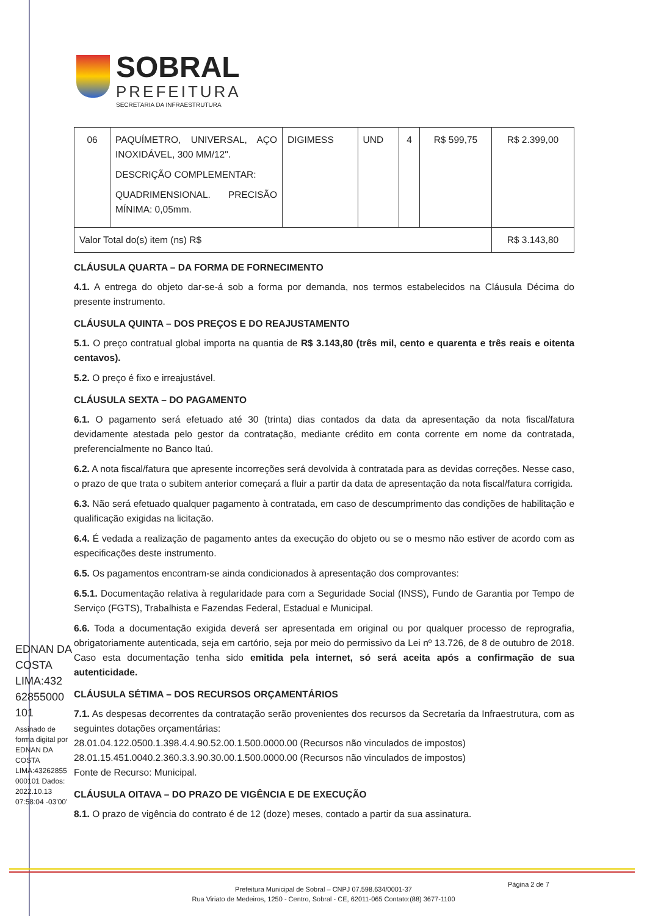SOBRAL
PREFEITURA
SECRETARIA DA INFRAESTRUTURA
| 06 | PAQUÍMETRO, UNIVERSAL, AÇO INOXIDÁVEL, 300 MM/12". DESCRIÇÃO COMPLEMENTAR: QUADRIMENSIONAL. PRECISÃO MÍNIMA: 0,05mm. | DIGIMESS | UND | 4 | R$ 599,75 | R$ 2.399,00 |
| Valor Total do(s) item (ns) R$ | | | | | | R$ 3.143,80 |
CLÁUSULA QUARTA – DA FORMA DE FORNECIMENTO
4.1. A entrega do objeto dar-se-á sob a forma por demanda, nos termos estabelecidos na Cláusula Décima do presente instrumento.
CLÁUSULA QUINTA – DOS PREÇOS E DO REAJUSTAMENTO
5.1. O preço contratual global importa na quantia de R$ 3.143,80 (três mil, cento e quarenta e três reais e oitenta centavos).
5.2. O preço é fixo e irreajustável.
CLÁUSULA SEXTA – DO PAGAMENTO
6.1. O pagamento será efetuado até 30 (trinta) dias contados da data da apresentação da nota fiscal/fatura devidamente atestada pelo gestor da contratação, mediante crédito em conta corrente em nome da contratada, preferencialmente no Banco Itaú.
6.2. A nota fiscal/fatura que apresente incorreções será devolvida à contratada para as devidas correções. Nesse caso, o prazo de que trata o subitem anterior começará a fluir a partir da data de apresentação da nota fiscal/fatura corrigida.
6.3. Não será efetuado qualquer pagamento à contratada, em caso de descumprimento das condições de habilitação e qualificação exigidas na licitação.
6.4. É vedada a realização de pagamento antes da execução do objeto ou se o mesmo não estiver de acordo com as especificações deste instrumento.
6.5. Os pagamentos encontram-se ainda condicionados à apresentação dos comprovantes:
6.5.1. Documentação relativa à regularidade para com a Seguridade Social (INSS), Fundo de Garantia por Tempo de Serviço (FGTS), Trabalhista e Fazendas Federal, Estadual e Municipal.
6.6. Toda a documentação exigida deverá ser apresentada em original ou por qualquer processo de reprografia, obrigatoriamente autenticada, seja em cartório, seja por meio do permissivo da Lei nº 13.726, de 8 de outubro de 2018. Caso esta documentação tenha sido emitida pela internet, só será aceita após a confirmação de sua autenticidade.
CLÁUSULA SÉTIMA – DOS RECURSOS ORÇAMENTÁRIOS
7.1. As despesas decorrentes da contratação serão provenientes dos recursos da Secretaria da Infraestrutura, com as seguintes dotações orçamentárias:
28.01.04.122.0500.1.398.4.4.90.52.00.1.500.0000.00 (Recursos não vinculados de impostos)
28.01.15.451.0040.2.360.3.3.90.30.00.1.500.0000.00 (Recursos não vinculados de impostos)
Fonte de Recurso: Municipal.
CLÁUSULA OITAVA – DO PRAZO DE VIGÊNCIA E DE EXECUÇÃO
8.1. O prazo de vigência do contrato é de 12 (doze) meses, contado a partir da sua assinatura.
EDNAN DA COSTA LIMA:432 62855000 101
Assinado de forma digital por EDNAN DA COSTA LIMA:43262855 000101 Dados: 2022.10.13 07:58:04 -03'00'
Página 2 de 7
Prefeitura Municipal de Sobral – CNPJ 07.598.634/0001-37
Rua Viriato de Medeiros, 1250 - Centro, Sobral - CE, 62011-065 Contato:(88) 3677-1100